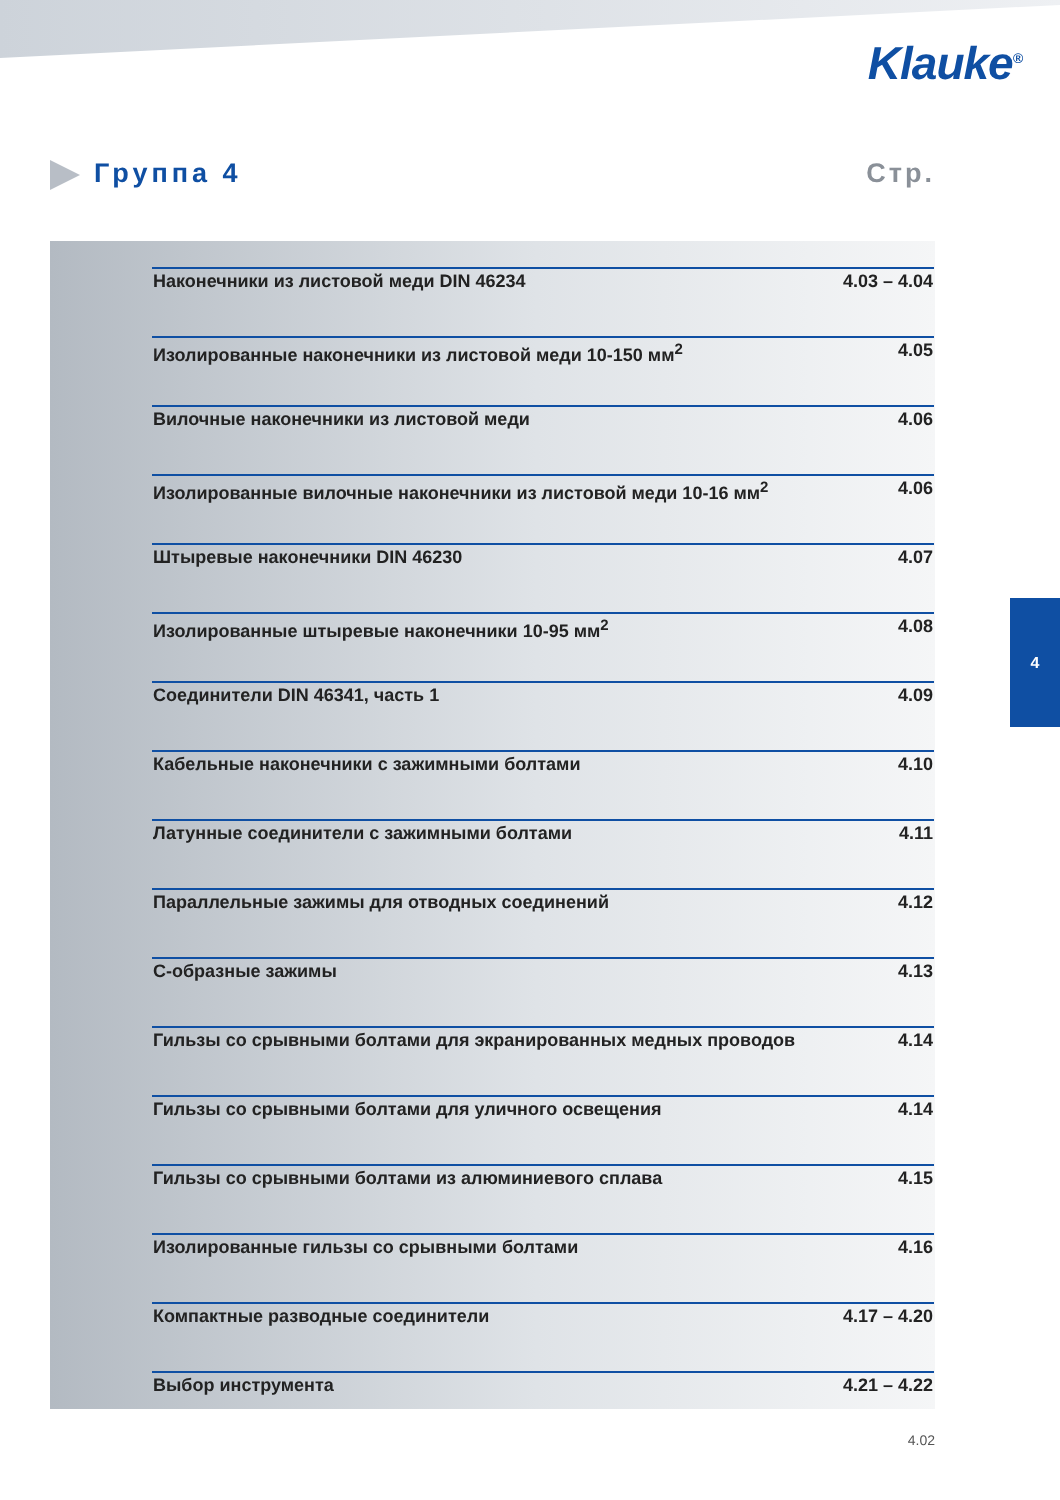Klauke<sup>®</sup>
Группа 4 Стр.
| Наконечники из листовой меди DIN 46234 | 4.03 – 4.04 |
| Изолированные наконечники из листовой меди 10-150 мм<sup>2</sup> | 4.05 |
| Вилочные наконечники из листовой меди | 4.06 |
| Изолированные вилочные наконечники из листовой меди 10-16 мм<sup>2</sup> | 4.06 |
| Штыревые наконечники DIN 46230 | 4.07 |
| Изолированные штыревые наконечники 10-95 мм<sup>2</sup> | 4.08 |
| Соединители DIN 46341, часть 1 | 4.09 |
| Кабельные наконечники с зажимными болтами | 4.10 |
| Латунные соединители с зажимными болтами | 4.11 |
| Параллельные зажимы для отводных соединений | 4.12 |
| С-образные зажимы | 4.13 |
| Гильзы со срывными болтами для экранированных медных проводов | 4.14 |
| Гильзы со срывными болтами для уличного освещения | 4.14 |
| Гильзы со срывными болтами из алюминиевого сплава | 4.15 |
| Изолированные гильзы со срывными болтами | 4.16 |
| Компактные разводные соединители | 4.17 – 4.20 |
| Выбор инструмента | 4.21 – 4.22 |
4
4.02